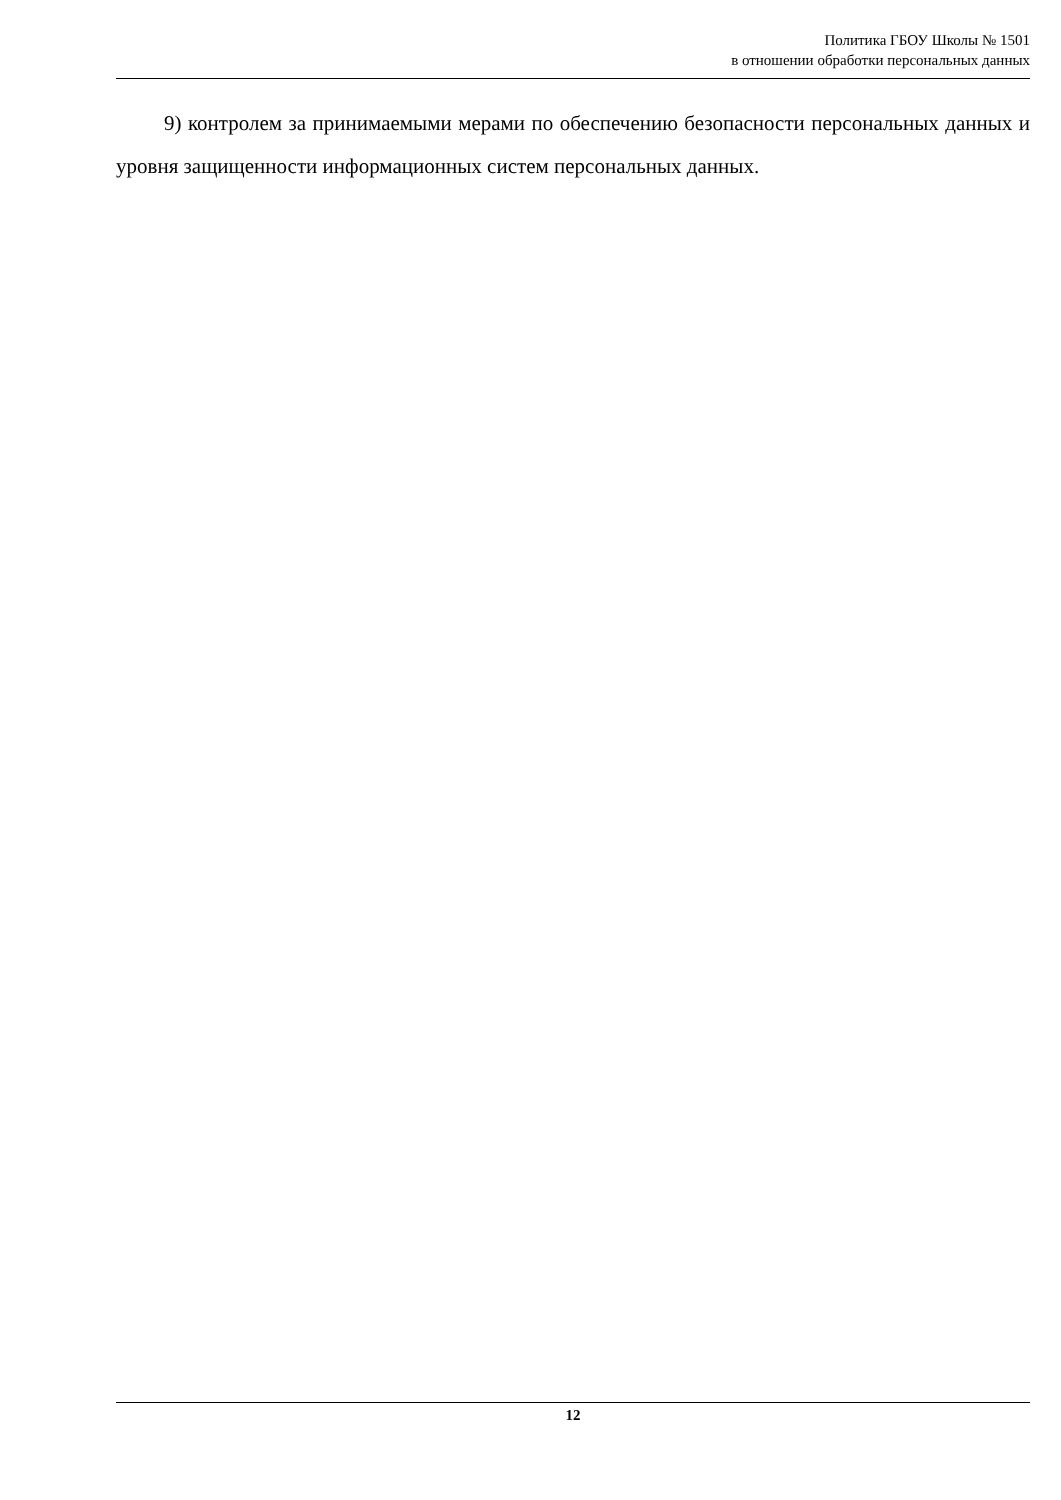Политика ГБОУ Школы № 1501
в отношении обработки персональных данных
9) контролем за принимаемыми мерами по обеспечению безопасности персональных данных и уровня защищенности информационных систем персональных данных.
12